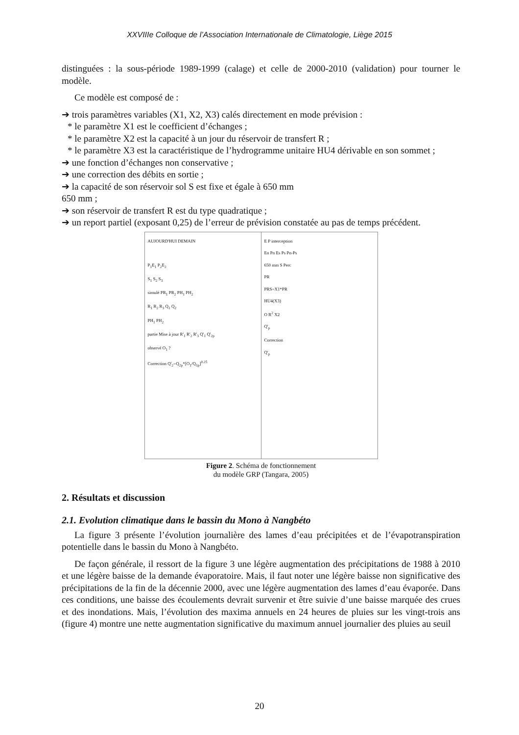XXVIIIe Colloque de l’Association Internationale de Climatologie, Liège 2015
distinguées : la sous-période 1989-1999 (calage) et celle de 2000-2010 (validation) pour tourner le modèle.
Ce modèle est composé de :
➔ trois paramètres variables (X1, X2, X3) calés directement en mode prévision :
* le paramètre X1 est le coefficient d’échanges ;
* le paramètre X2 est la capacité à un jour du réservoir de transfert R ;
* le paramètre X3 est la caractéristique de l’hydrogramme unitaire HU4 dérivable en son sommet ;
➔ une fonction d’échanges non conservative ;
➔ une correction des débits en sortie ;
➔ la capacité de son réservoir sol S est fixe et égale à 650 mm
650 mm ;
➔ son réservoir de transfert R est du type quadratique ;
➔ un report partiel (exposant 0,25) de l’erreur de prévision constatée au pas de temps précédent.
AUJOURD'HUI DEMAIN
P<sub>1</sub>E<sub>1</sub> P<sub>2</sub>E<sub>2</sub>
S<sub>1</sub> S<sub>2</sub> S<sub>3</sub>
simulé PR<sub>1</sub> PR<sub>2</sub> PH<sub>1</sub> PH<sub>2</sub>
R<sub>1</sub> R<sub>2</sub> R<sub>3</sub> Q<sub>1</sub> Q<sub>2</sub>
PH<sub>1</sub> PH<sub>2</sub>
partie Mise à jour R'<sub>1</sub> R'<sub>2</sub> R'<sub>3</sub> Q'<sub>1</sub> Q'<sub>2p</sub>
observé O<sub>1</sub> ?
Correction Q'<sub>2</sub>=Q<sub>2p</sub>*[O<sub>1</sub>/Q<sub>1p</sub>]<sup>0.25</sup>
E P interception
En Pn Es Ps Pn-Ps
650 mm S Perc
PR
PRS=X1*PR
HU4(X3)
O R<sup>2</sup> X2
Q'<sub>p</sub>
Correction
Q'<sub>p</sub>
Figure 2. Schéma de fonctionnement
du modèle GRP (Tangara, 2005)
2. Résultats et discussion
2.1. Evolution climatique dans le bassin du Mono à Nangbéto
La figure 3 présente l’évolution journalière des lames d’eau précipitées et de l’évapotranspiration potentielle dans le bassin du Mono à Nangbéto.
De façon générale, il ressort de la figure 3 une légère augmentation des précipitations de 1988 à 2010 et une légère baisse de la demande évaporatoire. Mais, il faut noter une légère baisse non significative des précipitations de la fin de la décennie 2000, avec une légère augmentation des lames d’eau évaporée. Dans ces conditions, une baisse des écoulements devrait survenir et être suivie d’une baisse marquée des crues et des inondations. Mais, l’évolution des maxima annuels en 24 heures de pluies sur les vingt-trois ans (figure 4) montre une nette augmentation significative du maximum annuel journalier des pluies au seuil
20